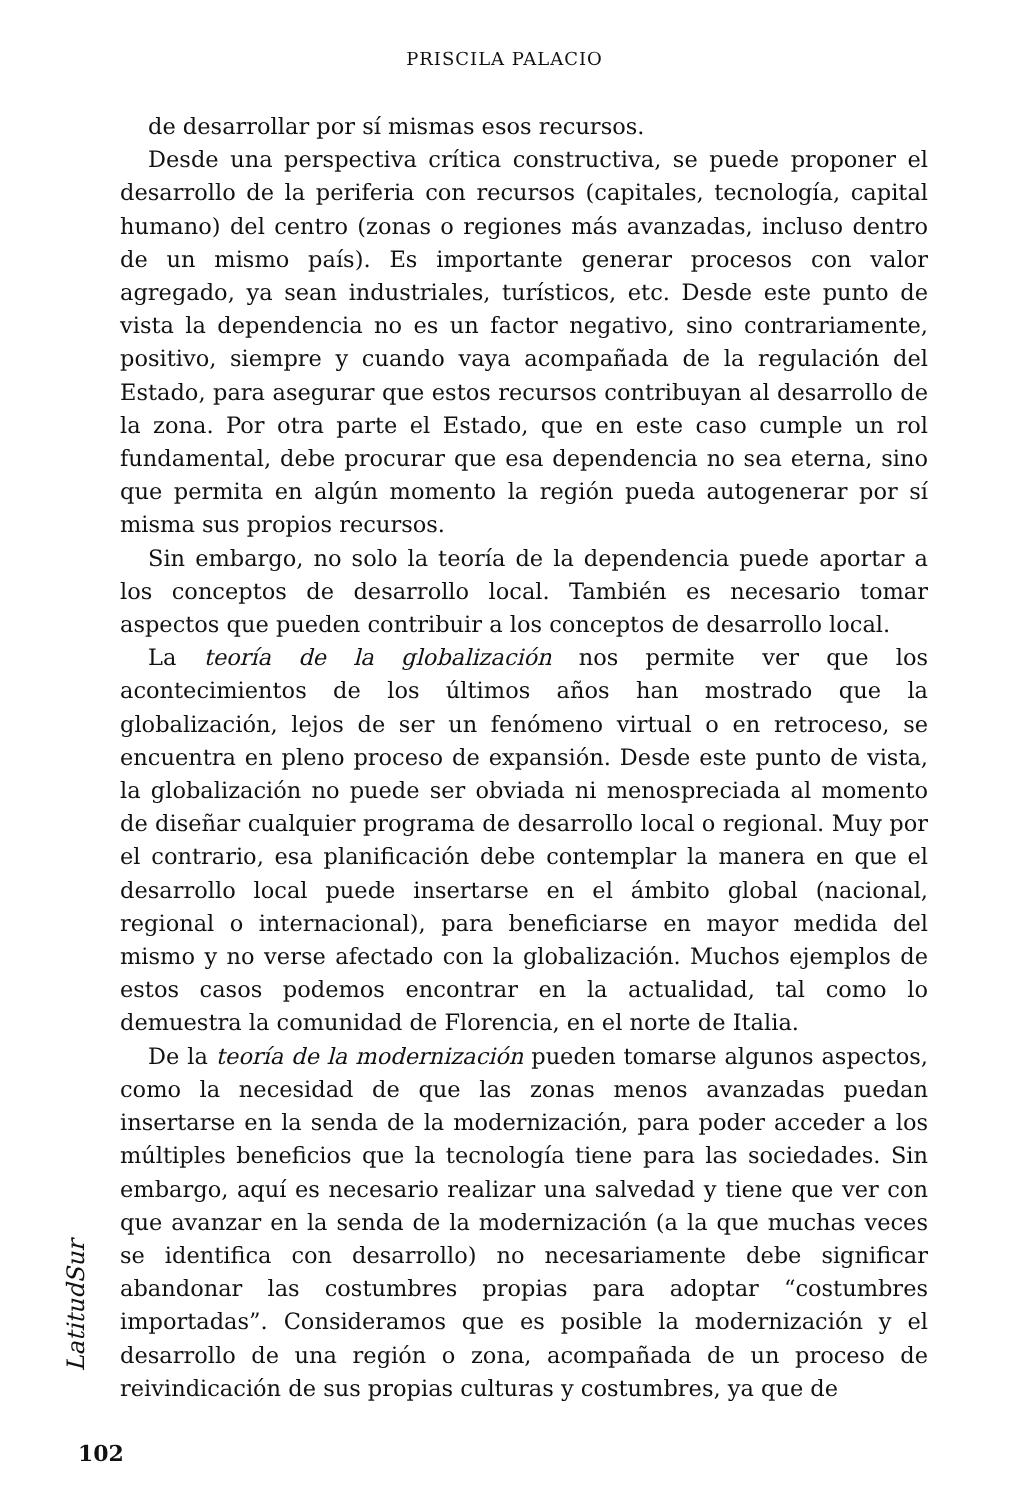PRISCILA PALACIO
de desarrollar por sí mismas esos recursos.
Desde una perspectiva crítica constructiva, se puede proponer el desarrollo de la periferia con recursos (capitales, tecnología, capital humano) del centro (zonas o regiones más avanzadas, incluso dentro de un mismo país). Es importante generar procesos con valor agregado, ya sean industriales, turísticos, etc. Desde este punto de vista la dependencia no es un factor negativo, sino contrariamente, positivo, siempre y cuando vaya acompañada de la regulación del Estado, para asegurar que estos recursos contribuyan al desarrollo de la zona. Por otra parte el Estado, que en este caso cumple un rol fundamental, debe procurar que esa dependencia no sea eterna, sino que permita en algún momento la región pueda autogenerar por sí misma sus propios recursos.
Sin embargo, no solo la teoría de la dependencia puede aportar a los conceptos de desarrollo local. También es necesario tomar aspectos que pueden contribuir a los conceptos de desarrollo local.
La teoría de la globalización nos permite ver que los acontecimientos de los últimos años han mostrado que la globalización, lejos de ser un fenómeno virtual o en retroceso, se encuentra en pleno proceso de expansión. Desde este punto de vista, la globalización no puede ser obviada ni menospreciada al momento de diseñar cualquier programa de desarrollo local o regional. Muy por el contrario, esa planificación debe contemplar la manera en que el desarrollo local puede insertarse en el ámbito global (nacional, regional o internacional), para beneficiarse en mayor medida del mismo y no verse afectado con la globalización. Muchos ejemplos de estos casos podemos encontrar en la actualidad, tal como lo demuestra la comunidad de Florencia, en el norte de Italia.
De la teoría de la modernización pueden tomarse algunos aspectos, como la necesidad de que las zonas menos avanzadas puedan insertarse en la senda de la modernización, para poder acceder a los múltiples beneficios que la tecnología tiene para las sociedades. Sin embargo, aquí es necesario realizar una salvedad y tiene que ver con que avanzar en la senda de la modernización (a la que muchas veces se identifica con desarrollo) no necesariamente debe significar abandonar las costumbres propias para adoptar “costumbres importadas”. Consideramos que es posible la modernización y el desarrollo de una región o zona, acompañada de un proceso de reivindicación de sus propias culturas y costumbres, ya que de
LatitudSur
102